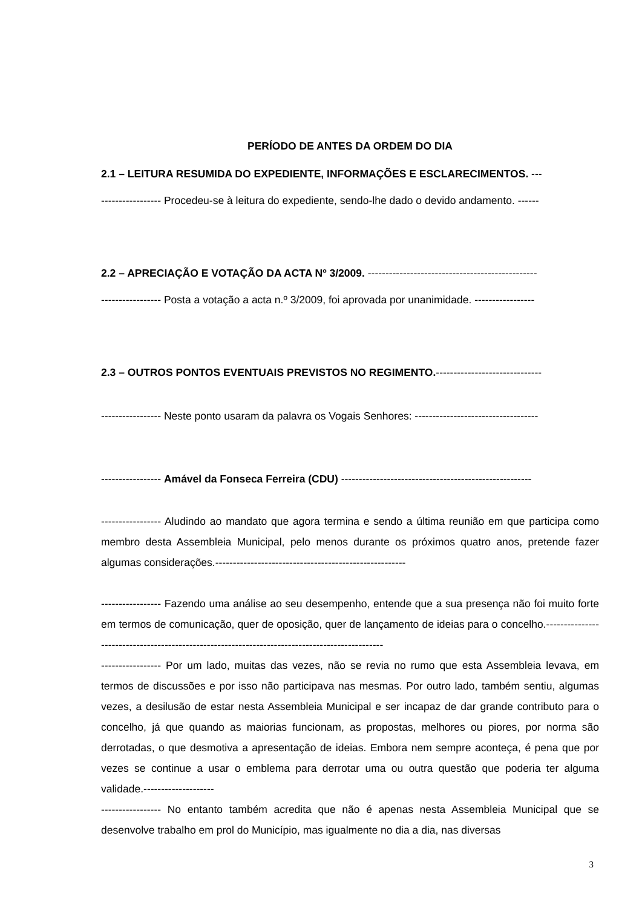PERÍODO DE ANTES DA ORDEM DO DIA
2.1 – LEITURA RESUMIDA DO EXPEDIENTE, INFORMAÇÕES E ESCLARECIMENTOS. ---
----------------- Procedeu-se à leitura do expediente, sendo-lhe dado o devido andamento. ------
2.2 – APRECIAÇÃO E VOTAÇÃO DA ACTA Nº 3/2009. ------------------------------------------------
----------------- Posta a votação a acta n.º 3/2009, foi aprovada por unanimidade. -----------------
2.3 – OUTROS PONTOS EVENTUAIS PREVISTOS NO REGIMENTO.------------------------------
----------------- Neste ponto usaram da palavra os Vogais Senhores: -----------------------------------
----------------- Amável da Fonseca Ferreira (CDU) ------------------------------------------------------
----------------- Aludindo ao mandato que agora termina e sendo a última reunião em que participa como membro desta Assembleia Municipal, pelo menos durante os próximos quatro anos, pretende fazer algumas considerações.------------------------------------------------------
----------------- Fazendo uma análise ao seu desempenho, entende que a sua presença não foi muito forte em termos de comunicação, quer de oposição, quer de lançamento de ideias para o concelho.-----------------------------------------------------------------------------------------------
----------------- Por um lado, muitas das vezes, não se revia no rumo que esta Assembleia levava, em termos de discussões e por isso não participava nas mesmas. Por outro lado, também sentiu, algumas vezes, a desilusão de estar nesta Assembleia Municipal e ser incapaz de dar grande contributo para o concelho, já que quando as maiorias funcionam, as propostas, melhores ou piores, por norma são derrotadas, o que desmotiva a apresentação de ideias. Embora nem sempre aconteça, é pena que por vezes se continue a usar o emblema para derrotar uma ou outra questão que poderia ter alguma validade.--------------------
----------------- No entanto também acredita que não é apenas nesta Assembleia Municipal que se desenvolve trabalho em prol do Município, mas igualmente no dia a dia, nas diversas
3